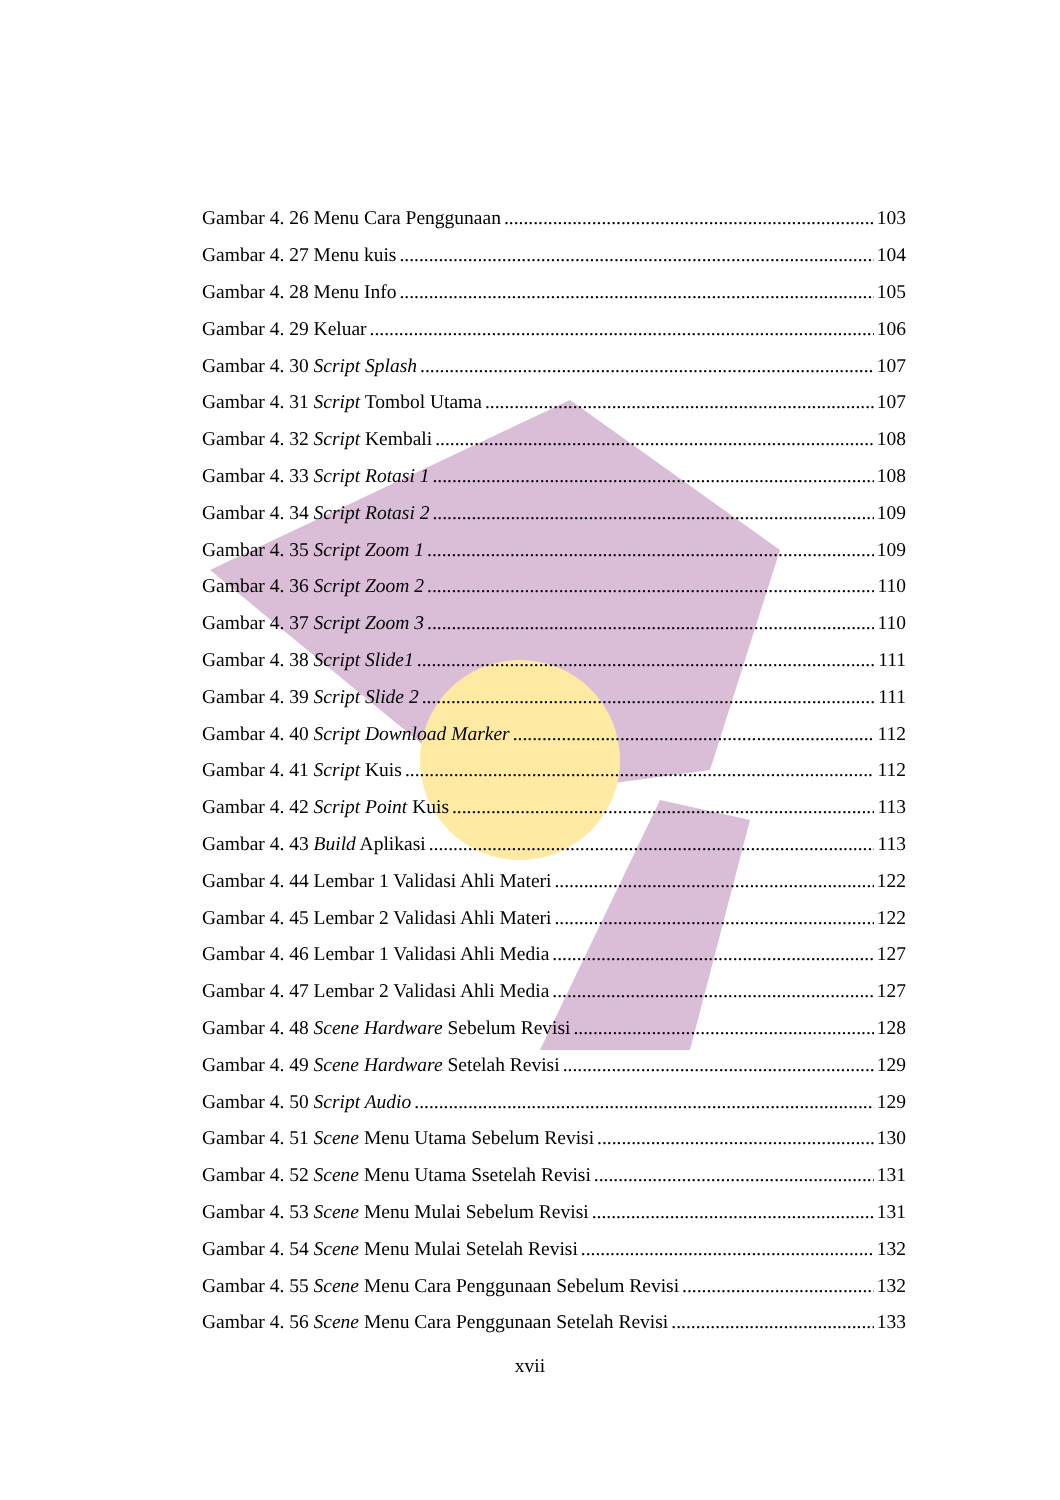Gambar 4. 26 Menu Cara Penggunaan 103
Gambar 4. 27 Menu kuis 104
Gambar 4. 28 Menu Info 105
Gambar 4. 29 Keluar 106
Gambar 4. 30 Script Splash 107
Gambar 4. 31 Script Tombol Utama 107
Gambar 4. 32 Script Kembali 108
Gambar 4. 33 Script Rotasi 1 108
Gambar 4. 34 Script Rotasi 2 109
Gambar 4. 35 Script Zoom 1 109
Gambar 4. 36 Script Zoom 2 110
Gambar 4. 37 Script Zoom 3 110
Gambar 4. 38 Script Slide1 111
Gambar 4. 39 Script Slide 2 111
Gambar 4. 40 Script Download Marker 112
Gambar 4. 41 Script Kuis 112
Gambar 4. 42 Script Point Kuis 113
Gambar 4. 43 Build Aplikasi 113
Gambar 4. 44 Lembar 1 Validasi Ahli Materi 122
Gambar 4. 45 Lembar 2 Validasi Ahli Materi 122
Gambar 4. 46 Lembar 1 Validasi Ahli Media 127
Gambar 4. 47 Lembar 2 Validasi Ahli Media 127
Gambar 4. 48 Scene Hardware Sebelum Revisi 128
Gambar 4. 49 Scene Hardware Setelah Revisi 129
Gambar 4. 50 Script Audio 129
Gambar 4. 51 Scene Menu Utama Sebelum Revisi 130
Gambar 4. 52 Scene Menu Utama Ssetelah Revisi 131
Gambar 4. 53 Scene Menu Mulai Sebelum Revisi 131
Gambar 4. 54 Scene Menu Mulai Setelah Revisi 132
Gambar 4. 55 Scene Menu Cara Penggunaan Sebelum Revisi 132
Gambar 4. 56 Scene Menu Cara Penggunaan Setelah Revisi 133
xvii